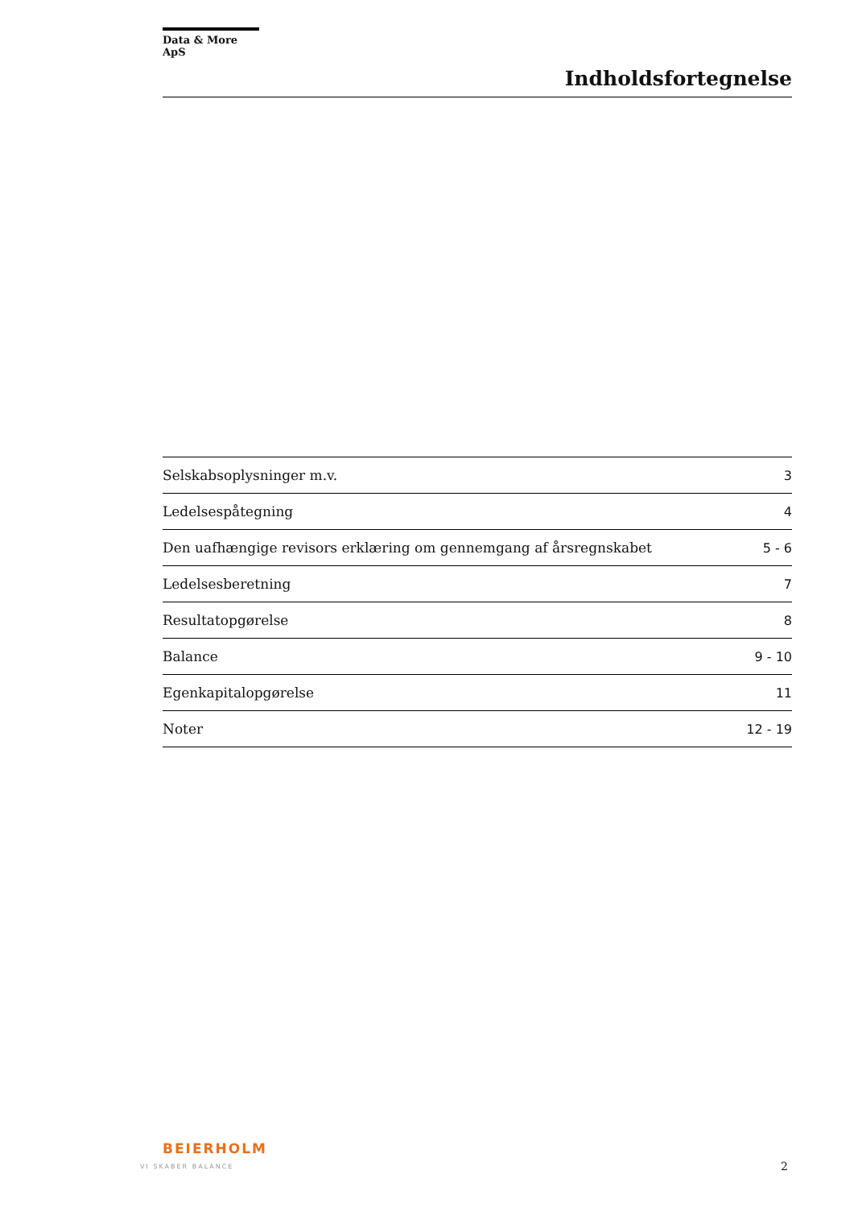Data & More ApS
Indholdsfortegnelse
Selskabsoplysninger m.v. 3
Ledelsespåtegning 4
Den uafhængige revisors erklæring om gennemgang af årsregnskabet 5 - 6
Ledelsesberetning 7
Resultatopgørelse 8
Balance 9 - 10
Egenkapitalopgørelse 11
Noter 12 - 19
BEIERHOLM
VI SKABER BALANCE
2